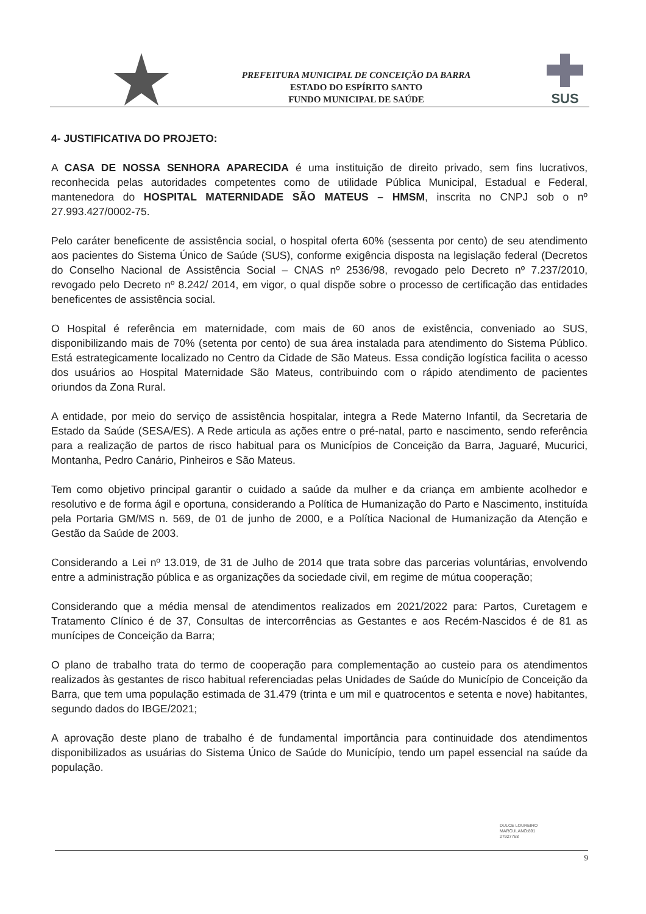PREFEITURA MUNICIPAL DE CONCEIÇÃO DA BARRA
ESTADO DO ESPÍRITO SANTO
FUNDO MUNICIPAL DE SAÚDE
SUS
4- JUSTIFICATIVA DO PROJETO:
A CASA DE NOSSA SENHORA APARECIDA é uma instituição de direito privado, sem fins lucrativos, reconhecida pelas autoridades competentes como de utilidade Pública Municipal, Estadual e Federal, mantenedora do HOSPITAL MATERNIDADE SÃO MATEUS – HMSM, inscrita no CNPJ sob o nº 27.993.427/0002-75.
Pelo caráter beneficente de assistência social, o hospital oferta 60% (sessenta por cento) de seu atendimento aos pacientes do Sistema Único de Saúde (SUS), conforme exigência disposta na legislação federal (Decretos do Conselho Nacional de Assistência Social – CNAS nº 2536/98, revogado pelo Decreto nº 7.237/2010, revogado pelo Decreto nº 8.242/ 2014, em vigor, o qual dispõe sobre o processo de certificação das entidades beneficentes de assistência social.
O Hospital é referência em maternidade, com mais de 60 anos de existência, conveniado ao SUS, disponibilizando mais de 70% (setenta por cento) de sua área instalada para atendimento do Sistema Público. Está estrategicamente localizado no Centro da Cidade de São Mateus. Essa condição logística facilita o acesso dos usuários ao Hospital Maternidade São Mateus, contribuindo com o rápido atendimento de pacientes oriundos da Zona Rural.
A entidade, por meio do serviço de assistência hospitalar, integra a Rede Materno Infantil, da Secretaria de Estado da Saúde (SESA/ES). A Rede articula as ações entre o pré-natal, parto e nascimento, sendo referência para a realização de partos de risco habitual para os Municípios de Conceição da Barra, Jaguaré, Mucurici, Montanha, Pedro Canário, Pinheiros e São Mateus.
Tem como objetivo principal garantir o cuidado a saúde da mulher e da criança em ambiente acolhedor e resolutivo e de forma ágil e oportuna, considerando a Política de Humanização do Parto e Nascimento, instituída pela Portaria GM/MS n. 569, de 01 de junho de 2000, e a Política Nacional de Humanização da Atenção e Gestão da Saúde de 2003.
Considerando a Lei nº 13.019, de 31 de Julho de 2014 que trata sobre das parcerias voluntárias, envolvendo entre a administração pública e as organizações da sociedade civil, em regime de mútua cooperação;
Considerando que a média mensal de atendimentos realizados em 2021/2022 para: Partos, Curetagem e Tratamento Clínico é de 37, Consultas de intercorrências as Gestantes e aos Recém-Nascidos é de 81 as munícipes de Conceição da Barra;
O plano de trabalho trata do termo de cooperação para complementação ao custeio para os atendimentos realizados às gestantes de risco habitual referenciadas pelas Unidades de Saúde do Município de Conceição da Barra, que tem uma população estimada de 31.479 (trinta e um mil e quatrocentos e setenta e nove) habitantes, segundo dados do IBGE/2021;
A aprovação deste plano de trabalho é de fundamental importância para continuidade dos atendimentos disponibilizados as usuárias do Sistema Único de Saúde do Município, tendo um papel essencial na saúde da população.
DULCE LOUREIRO
MARCULANO:891
27927768
9